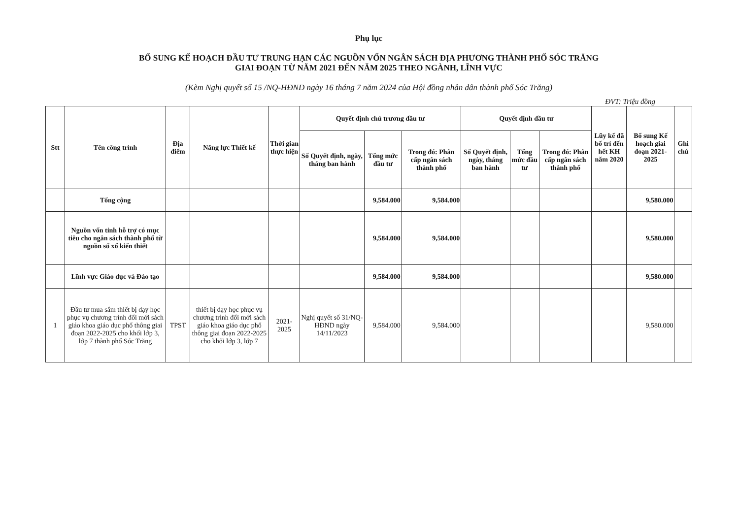Phụ lục
BỔ SUNG KẾ HOẠCH ĐẦU TƯ TRUNG HẠN CÁC NGUỒN VỐN NGÂN SÁCH ĐỊA PHƯƠNG THÀNH PHỐ SÓC TRĂNG
GIAI ĐOẠN TỪ NĂM 2021 ĐẾN NĂM 2025 THEO NGÀNH, LĨNH VỰC
(Kèm Nghị quyết số 15 /NQ-HĐND ngày 16 tháng 7 năm 2024 của Hội đồng nhân dân thành phố Sóc Trăng)
ĐVT: Triệu đồng
| Stt | Tên công trình | Địa điểm | Năng lực Thiết kế | Thời gian thực hiện | Quyết định chủ trương đầu tư | | | Quyết định đầu tư | | | Lũy kế đã bố trí đến hết KH năm 2020 | Bổ sung Kế hoạch giai đoạn 2021-2025 | Ghi chú |
| --- | --- | --- | --- | --- | --- | --- | --- | --- | --- | --- | --- | --- | --- |
| | | | | | Số Quyết định, ngày, tháng ban hành | Tổng mức đầu tư | Trong đó: Phân cấp ngân sách thành phố | Số Quyết định, ngày, tháng ban hành | Tổng mức đầu tư | Trong đó: Phân cấp ngân sách thành phố | | | |
| | Tổng cộng | | | | | 9,584.000 | 9,584.000 | | | | | 9,580.000 | |
| | Nguồn vốn tỉnh hỗ trợ có mục tiêu cho ngân sách thành phố từ nguồn sổ xố kiến thiết | | | | | 9,584.000 | 9,584.000 | | | | | 9,580.000 | |
| | Lĩnh vực Giáo dục và Đào tạo | | | | | 9,584.000 | 9,584.000 | | | | | 9,580.000 | |
| 1 | Đầu tư mua sắm thiết bị dạy học phục vụ chương trình đổi mới sách giáo khoa giáo dục phổ thông giai đoạn 2022-2025 cho khối lớp 3, lớp 7 thành phố Sóc Trăng | TPST | thiết bị dạy học phục vụ chương trình đổi mới sách giáo khoa giáo dục phổ thông giai đoạn 2022-2025 cho khối lớp 3, lớp 7 | 2021-2025 | Nghị quyết số 31/NQ-HĐND ngày 14/11/2023 | 9,584.000 | 9,584.000 | | | | | 9,580.000 | |